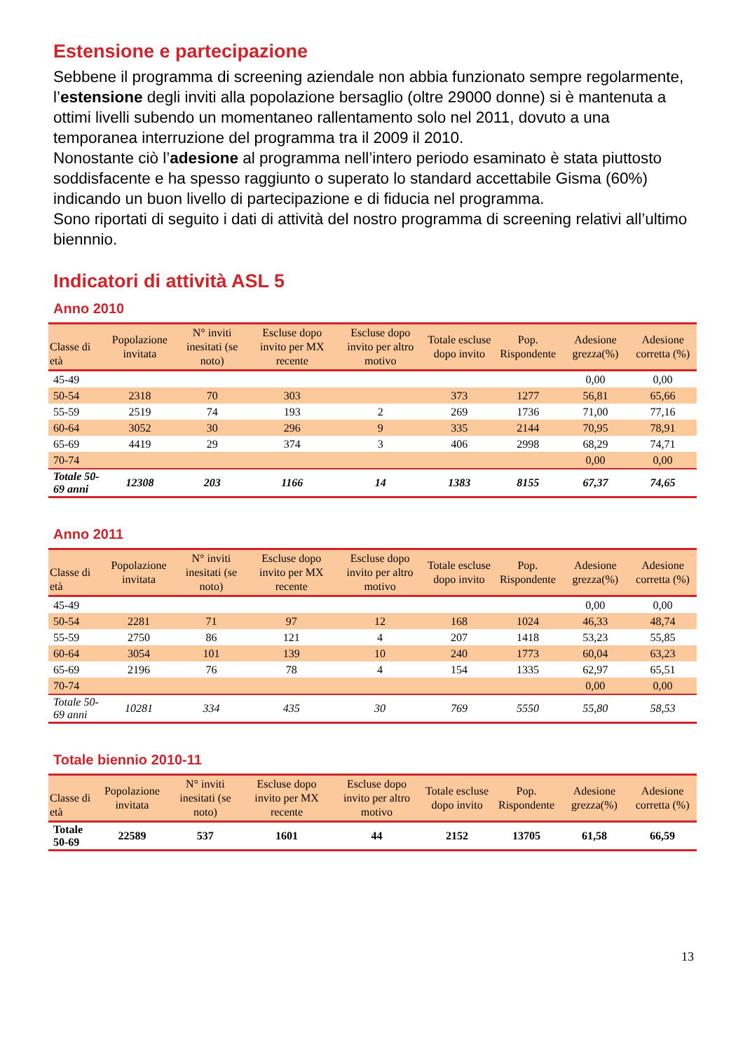Estensione e partecipazione
Sebbene il programma di screening aziendale non abbia funzionato sempre regolarmente, l’estensione degli inviti alla popolazione bersaglio (oltre 29000 donne) si è mantenuta a ottimi livelli subendo un momentaneo rallentamento solo nel 2011, dovuto a una temporanea interruzione del programma tra il 2009 il 2010.
Nonostante ciò l’adesione al programma nell’intero periodo esaminato è stata piuttosto soddisfacente e ha spesso raggiunto o superato lo standard accettabile Gisma (60%) indicando un buon livello di partecipazione e di fiducia nel programma.
Sono riportati di seguito i dati di attività del nostro programma di screening relativi all’ultimo biennnio.
Indicatori di attività ASL 5
Anno 2010
| Classe di età | Popolazione invitata | N° inviti inesitati (se noto) | Escluse dopo invito per MX recente | Escluse dopo invito per altro motivo | Totale escluse dopo invito | Pop. Rispondente | Adesione grezza(%) | Adesione corretta (%) |
| --- | --- | --- | --- | --- | --- | --- | --- | --- |
| 45-49 | | | | | | | 0,00 | 0,00 |
| 50-54 | 2318 | 70 | 303 | | 373 | 1277 | 56,81 | 65,66 |
| 55-59 | 2519 | 74 | 193 | 2 | 269 | 1736 | 71,00 | 77,16 |
| 60-64 | 3052 | 30 | 296 | 9 | 335 | 2144 | 70,95 | 78,91 |
| 65-69 | 4419 | 29 | 374 | 3 | 406 | 2998 | 68,29 | 74,71 |
| 70-74 | | | | | | | 0,00 | 0,00 |
| Totale 50-69 anni | 12308 | 203 | 1166 | 14 | 1383 | 8155 | 67,37 | 74,65 |
Anno 2011
| Classe di età | Popolazione invitata | N° inviti inesitati (se noto) | Escluse dopo invito per MX recente | Escluse dopo invito per altro motivo | Totale escluse dopo invito | Pop. Rispondente | Adesione grezza(%) | Adesione corretta (%) |
| --- | --- | --- | --- | --- | --- | --- | --- | --- |
| 45-49 | | | | | | | 0,00 | 0,00 |
| 50-54 | 2281 | 71 | 97 | 12 | 168 | 1024 | 46,33 | 48,74 |
| 55-59 | 2750 | 86 | 121 | 4 | 207 | 1418 | 53,23 | 55,85 |
| 60-64 | 3054 | 101 | 139 | 10 | 240 | 1773 | 60,04 | 63,23 |
| 65-69 | 2196 | 76 | 78 | 4 | 154 | 1335 | 62,97 | 65,51 |
| 70-74 | | | | | | | 0,00 | 0,00 |
| Totale 50-69 anni | 10281 | 334 | 435 | 30 | 769 | 5550 | 55,80 | 58,53 |
Totale biennio 2010-11
| Classe di età | Popolazione invitata | N° inviti inesitati (se noto) | Escluse dopo invito per MX recente | Escluse dopo invito per altro motivo | Totale escluse dopo invito | Pop. Rispondente | Adesione grezza(%) | Adesione corretta (%) |
| --- | --- | --- | --- | --- | --- | --- | --- | --- |
| Totale 50-69 | 22589 | 537 | 1601 | 44 | 2152 | 13705 | 61,58 | 66,59 |
13